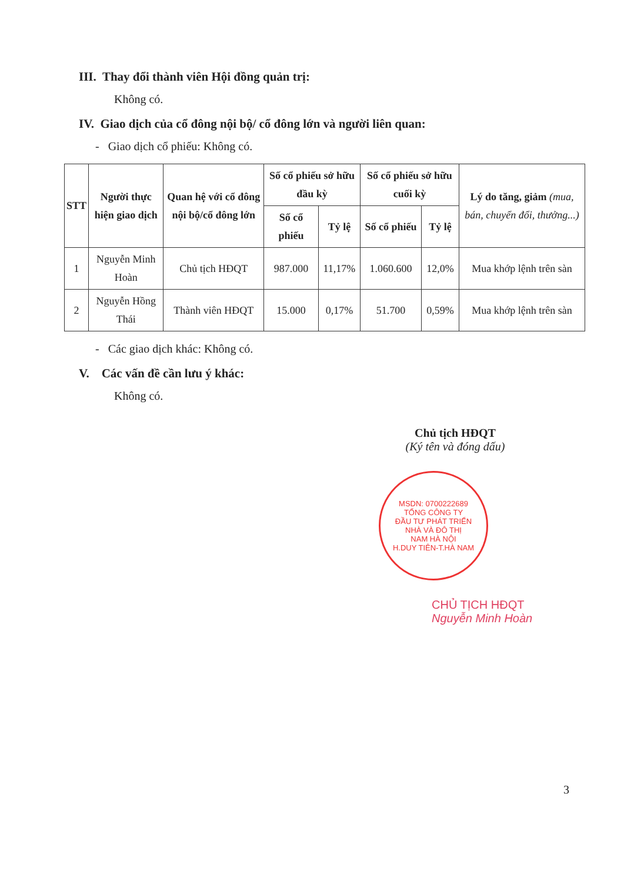III. Thay đổi thành viên Hội đồng quản trị:
Không có.
IV. Giao dịch của cổ đông nội bộ/ cổ đông lớn và người liên quan:
- Giao dịch cổ phiếu: Không có.
| STT | Người thực hiện giao dịch | Quan hệ với cổ đông nội bộ/cổ đông lớn | Số cổ phiếu sở hữu đầu kỳ | | Số cổ phiếu sở hữu cuối kỳ | | Lý do tăng, giảm (mua, bán, chuyển đổi, thưởng...) |
| --- | --- | --- | --- | --- | --- | --- | --- |
| | | | Số cổ phiếu | Tỷ lệ | Số cổ phiếu | Tỷ lệ | |
| 1 | Nguyễn Minh Hoàn | Chủ tịch HĐQT | 987.000 | 11,17% | 1.060.600 | 12,0% | Mua khớp lệnh trên sàn |
| 2 | Nguyễn Hồng Thái | Thành viên HĐQT | 15.000 | 0,17% | 51.700 | 0,59% | Mua khớp lệnh trên sàn |
- Các giao dịch khác: Không có.
V. Các vấn đề cần lưu ý khác:
Không có.
Chủ tịch HĐQT
(Ký tên và đóng dấu)
MSDN: 0700222689
TỔNG CÔNG TY
ĐẦU TƯ PHÁT TRIỂN
NHÀ VÀ ĐÔ THỊ
NAM HÀ NỘI
H.DUY TIÊN-T.HÀ NAM
CHỦ TỊCH HĐQT
Nguyễn Minh Hoàn
3